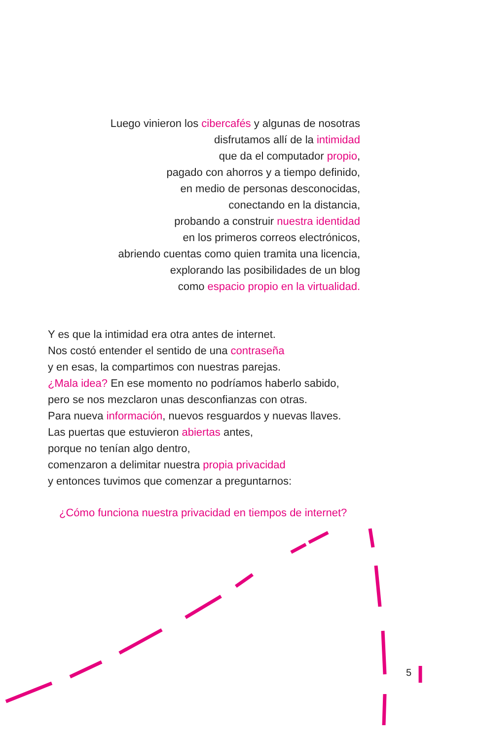Luego vinieron los cibercafés y algunas de nosotras
disfrutamos allí de la intimidad
que da el computador propio,
pagado con ahorros y a tiempo definido,
en medio de personas desconocidas,
conectando en la distancia,
probando a construir nuestra identidad
en los primeros correos electrónicos,
abriendo cuentas como quien tramita una licencia,
explorando las posibilidades de un blog
como espacio propio en la virtualidad.
Y es que la intimidad era otra antes de internet.
Nos costó entender el sentido de una contraseña
y en esas, la compartimos con nuestras parejas.
¿Mala idea? En ese momento no podríamos haberlo sabido,
pero se nos mezclaron unas desconfianzas con otras.
Para nueva información, nuevos resguardos y nuevas llaves.
Las puertas que estuvieron abiertas antes,
porque no tenían algo dentro,
comenzaron a delimitar nuestra propia privacidad
y entonces tuvimos que comenzar a preguntarnos:
¿Cómo funciona nuestra privacidad en tiempos de internet?
5